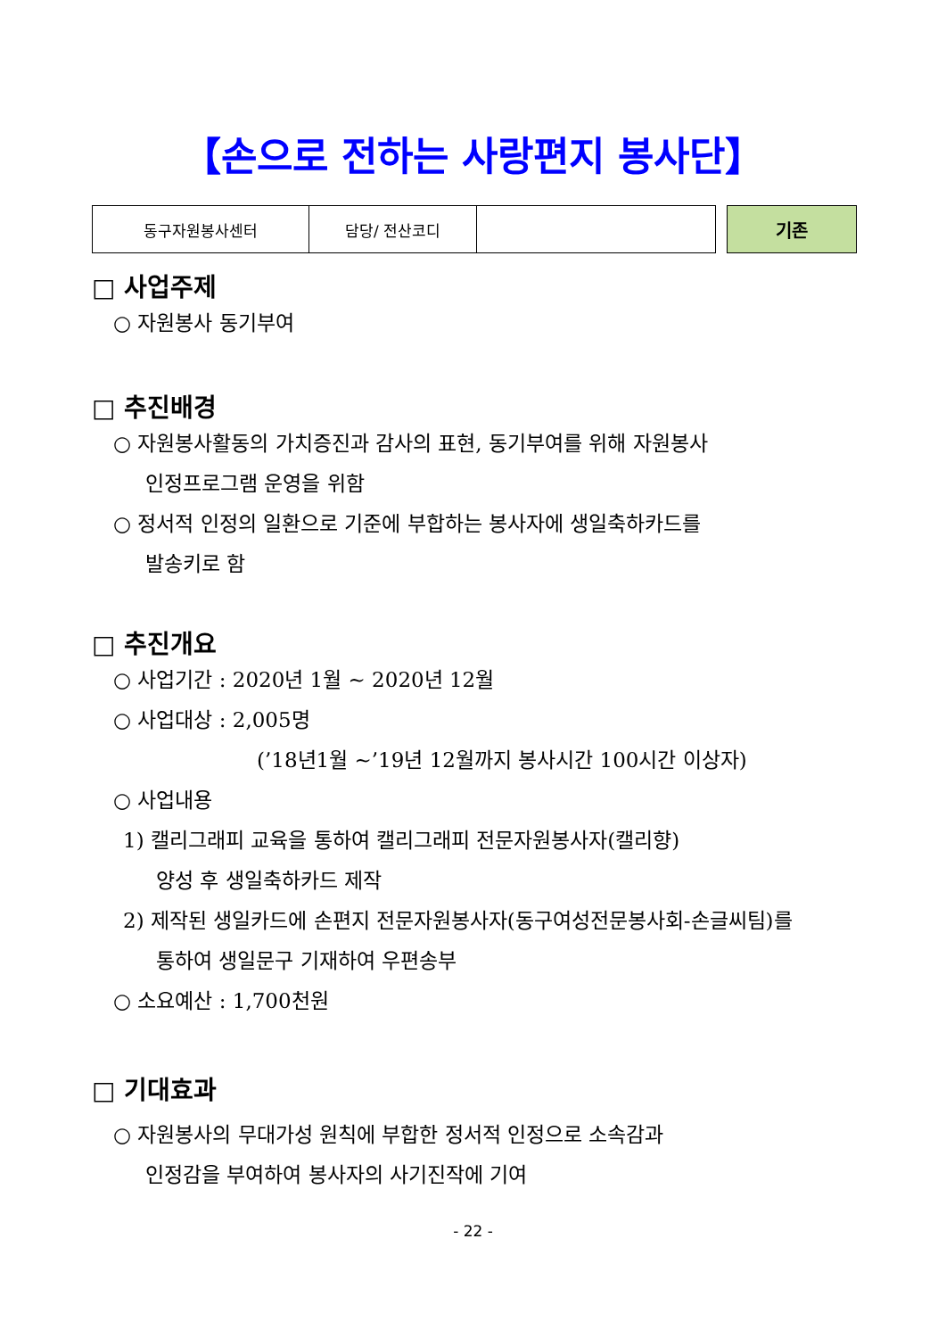【손으로 전하는 사랑편지 봉사단】
| 동구자원봉사센터 | 담당/ 전산코디 | |
기존
□ 사업주제
○ 자원봉사 동기부여
□ 추진배경
○ 자원봉사활동의 가치증진과 감사의 표현, 동기부여를 위해 자원봉사
인정프로그램 운영을 위함
○ 정서적 인정의 일환으로 기준에 부합하는 봉사자에 생일축하카드를
발송키로 함
□ 추진개요
○ 사업기간 : 2020년 1월 ~ 2020년 12월
○ 사업대상 : 2,005명
(’18년1월 ~’19년 12월까지 봉사시간 100시간 이상자)
○ 사업내용
1) 캘리그래피 교육을 통하여 캘리그래피 전문자원봉사자(캘리향)
양성 후 생일축하카드 제작
2) 제작된 생일카드에 손편지 전문자원봉사자(동구여성전문봉사회-손글씨팀)를
통하여 생일문구 기재하여 우편송부
○ 소요예산 : 1,700천원
□ 기대효과
○ 자원봉사의 무대가성 원칙에 부합한 정서적 인정으로 소속감과
인정감을 부여하여 봉사자의 사기진작에 기여
- 22 -